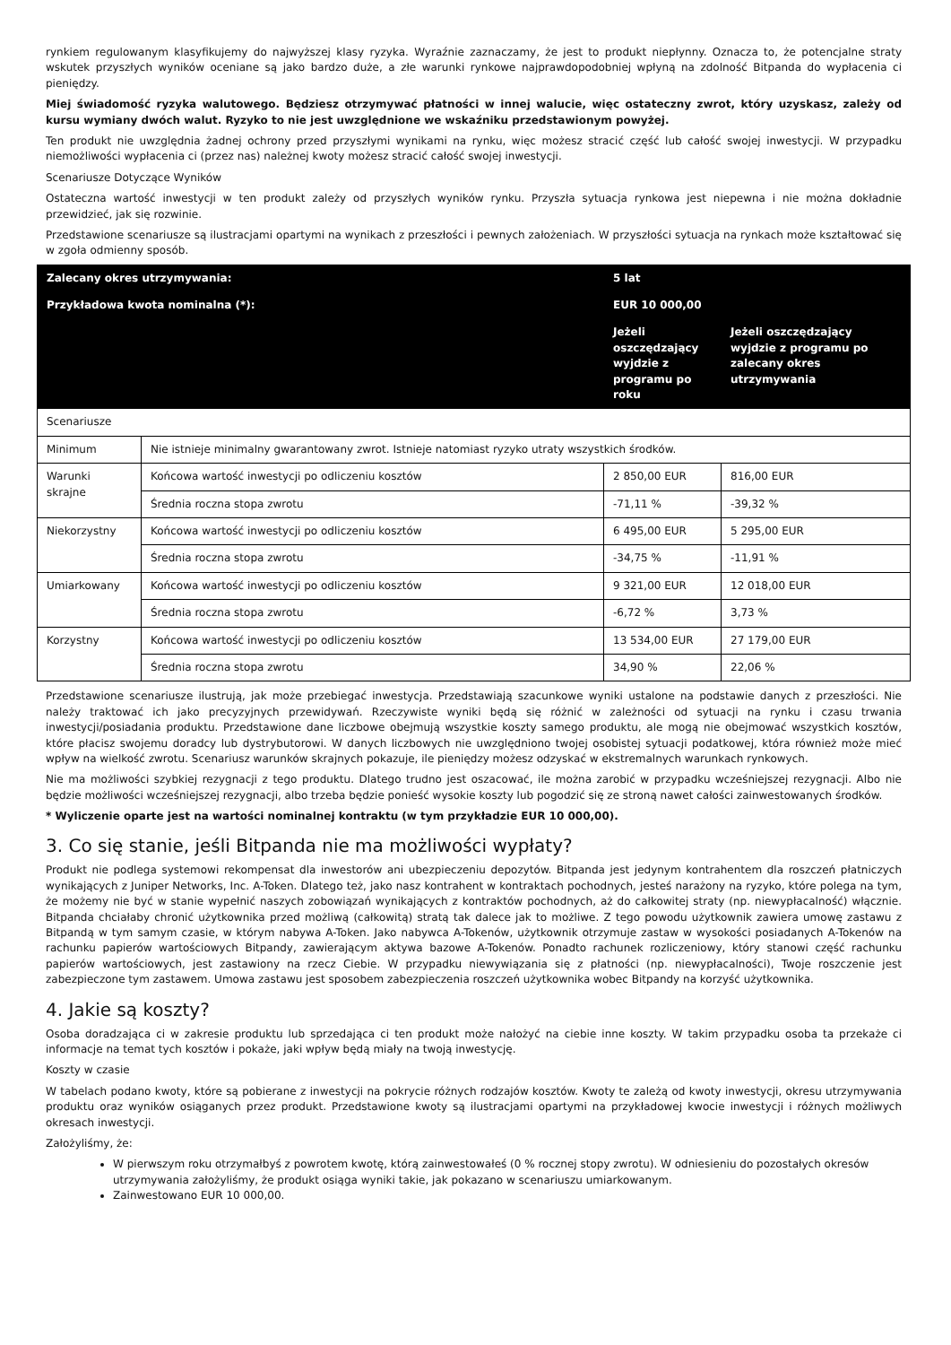rynkiem regulowanym klasyfikujemy do najwyższej klasy ryzyka. Wyraźnie zaznaczamy, że jest to produkt niepłynny. Oznacza to, że potencjalne straty wskutek przyszłych wyników oceniane są jako bardzo duże, a złe warunki rynkowe najprawdopodobniej wpłyną na zdolność Bitpanda do wypłacenia ci pieniędzy.
Miej świadomość ryzyka walutowego. Będziesz otrzymywać płatności w innej walucie, więc ostateczny zwrot, który uzyskasz, zależy od kursu wymiany dwóch walut. Ryzyko to nie jest uwzględnione we wskaźniku przedstawionym powyżej.
Ten produkt nie uwzględnia żadnej ochrony przed przyszłymi wynikami na rynku, więc możesz stracić część lub całość swojej inwestycji. W przypadku niemożliwości wypłacenia ci (przez nas) należnej kwoty możesz stracić całość swojej inwestycji.
Scenariusze Dotyczące Wyników
Ostateczna wartość inwestycji w ten produkt zależy od przyszłych wyników rynku. Przyszła sytuacja rynkowa jest niepewna i nie można dokładnie przewidzieć, jak się rozwinie.
Przedstawione scenariusze są ilustracjami opartymi na wynikach z przeszłości i pewnych założeniach. W przyszłości sytuacja na rynkach może kształtować się w zgoła odmienny sposób.
| Zalecany okres utrzymywania: | | 5 lat | |
| Przykładowa kwota nominalna (*): | | EUR 10 000,00 | |
| | | Jeżeli oszczędzający wyjdzie z programu po roku | Jeżeli oszczędzający wyjdzie z programu po zalecany okres utrzymywania |
| Scenariusze | | | |
| Minimum | Nie istnieje minimalny gwarantowany zwrot. Istnieje natomiast ryzyko utraty wszystkich środków. | | |
| Warunki skrajne | Końcowa wartość inwestycji po odliczeniu kosztów | 2 850,00 EUR | 816,00 EUR |
| | Średnia roczna stopa zwrotu | -71,11 % | -39,32 % |
| Niekorzystny | Końcowa wartość inwestycji po odliczeniu kosztów | 6 495,00 EUR | 5 295,00 EUR |
| | Średnia roczna stopa zwrotu | -34,75 % | -11,91 % |
| Umiarkowany | Końcowa wartość inwestycji po odliczeniu kosztów | 9 321,00 EUR | 12 018,00 EUR |
| | Średnia roczna stopa zwrotu | -6,72 % | 3,73 % |
| Korzystny | Końcowa wartość inwestycji po odliczeniu kosztów | 13 534,00 EUR | 27 179,00 EUR |
| | Średnia roczna stopa zwrotu | 34,90 % | 22,06 % |
Przedstawione scenariusze ilustrują, jak może przebiegać inwestycja. Przedstawiają szacunkowe wyniki ustalone na podstawie danych z przeszłości. Nie należy traktować ich jako precyzyjnych przewidywań. Rzeczywiste wyniki będą się różnić w zależności od sytuacji na rynku i czasu trwania inwestycji/posiadania produktu. Przedstawione dane liczbowe obejmują wszystkie koszty samego produktu, ale mogą nie obejmować wszystkich kosztów, które płacisz swojemu doradcy lub dystrybutorowi. W danych liczbowych nie uwzględniono twojej osobistej sytuacji podatkowej, która również może mieć wpływ na wielkość zwrotu. Scenariusz warunków skrajnych pokazuje, ile pieniędzy możesz odzyskać w ekstremalnych warunkach rynkowych.
Nie ma możliwości szybkiej rezygnacji z tego produktu. Dlatego trudno jest oszacować, ile można zarobić w przypadku wcześniejszej rezygnacji. Albo nie będzie możliwości wcześniejszej rezygnacji, albo trzeba będzie ponieść wysokie koszty lub pogodzić się ze stroną nawet całości zainwestowanych środków.
* Wyliczenie oparte jest na wartości nominalnej kontraktu (w tym przykładzie EUR 10 000,00).
3. Co się stanie, jeśli Bitpanda nie ma możliwości wypłaty?
Produkt nie podlega systemowi rekompensat dla inwestorów ani ubezpieczeniu depozytów. Bitpanda jest jedynym kontrahentem dla roszczeń płatniczych wynikających z Juniper Networks, Inc. A-Token. Dlatego też, jako nasz kontrahent w kontraktach pochodnych, jesteś narażony na ryzyko, które polega na tym, że możemy nie być w stanie wypełnić naszych zobowiązań wynikających z kontraktów pochodnych, aż do całkowitej straty (np. niewypłacalność) włącznie. Bitpanda chciałaby chronić użytkownika przed możliwą (całkowitą) stratą tak dalece jak to możliwe. Z tego powodu użytkownik zawiera umowę zastawu z Bitpandą w tym samym czasie, w którym nabywa A-Token. Jako nabywca A-Tokenów, użytkownik otrzymuje zastaw w wysokości posiadanych A-Tokenów na rachunku papierów wartościowych Bitpandy, zawierającym aktywa bazowe A-Tokenów. Ponadto rachunek rozliczeniowy, który stanowi część rachunku papierów wartościowych, jest zastawiony na rzecz Ciebie. W przypadku niewywiązania się z płatności (np. niewypłacalności), Twoje roszczenie jest zabezpieczone tym zastawem. Umowa zastawu jest sposobem zabezpieczenia roszczeń użytkownika wobec Bitpandy na korzyść użytkownika.
4. Jakie są koszty?
Osoba doradzająca ci w zakresie produktu lub sprzedająca ci ten produkt może nałożyć na ciebie inne koszty. W takim przypadku osoba ta przekaże ci informacje na temat tych kosztów i pokaże, jaki wpływ będą miały na twoją inwestycję.
Koszty w czasie
W tabelach podano kwoty, które są pobierane z inwestycji na pokrycie różnych rodzajów kosztów. Kwoty te zależą od kwoty inwestycji, okresu utrzymywania produktu oraz wyników osiąganych przez produkt. Przedstawione kwoty są ilustracjami opartymi na przykładowej kwocie inwestycji i różnych możliwych okresach inwestycji.
Założyliśmy, że:
W pierwszym roku otrzymałbyś z powrotem kwotę, którą zainwestowałeś (0 % rocznej stopy zwrotu). W odniesieniu do pozostałych okresów utrzymywania założyliśmy, że produkt osiąga wyniki takie, jak pokazano w scenariuszu umiarkowanym.
Zainwestowano EUR 10 000,00.